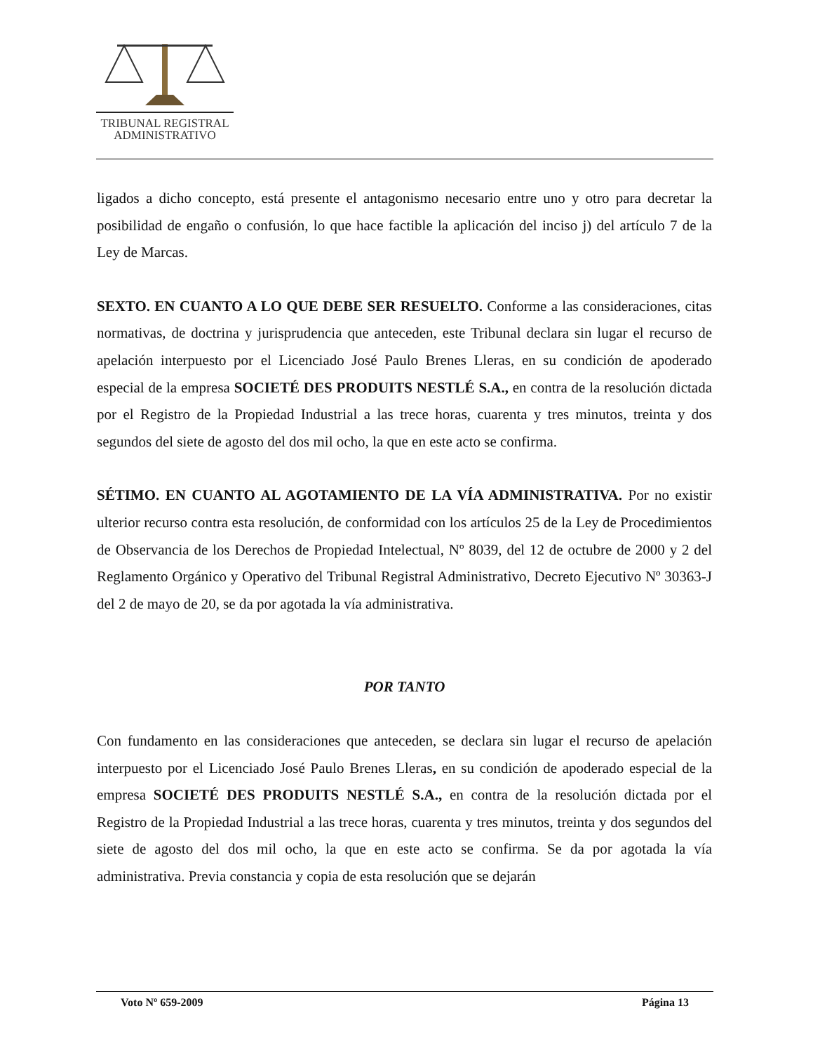TRIBUNAL REGISTRAL
ADMINISTRATIVO
ligados a dicho concepto, está presente el antagonismo necesario entre uno y otro para decretar la posibilidad de engaño o confusión, lo que hace factible la aplicación del inciso j) del artículo 7 de la Ley de Marcas.
SEXTO. EN CUANTO A LO QUE DEBE SER RESUELTO. Conforme a las consideraciones, citas normativas, de doctrina y jurisprudencia que anteceden, este Tribunal declara sin lugar el recurso de apelación interpuesto por el Licenciado José Paulo Brenes Lleras, en su condición de apoderado especial de la empresa SOCIETÉ DES PRODUITS NESTLÉ S.A., en contra de la resolución dictada por el Registro de la Propiedad Industrial a las trece horas, cuarenta y tres minutos, treinta y dos segundos del siete de agosto del dos mil ocho, la que en este acto se confirma.
SÉTIMO. EN CUANTO AL AGOTAMIENTO DE LA VÍA ADMINISTRATIVA. Por no existir ulterior recurso contra esta resolución, de conformidad con los artículos 25 de la Ley de Procedimientos de Observancia de los Derechos de Propiedad Intelectual, Nº 8039, del 12 de octubre de 2000 y 2 del Reglamento Orgánico y Operativo del Tribunal Registral Administrativo, Decreto Ejecutivo Nº 30363-J del 2 de mayo de 20, se da por agotada la vía administrativa.
POR TANTO
Con fundamento en las consideraciones que anteceden, se declara sin lugar el recurso de apelación interpuesto por el Licenciado José Paulo Brenes Lleras, en su condición de apoderado especial de la empresa SOCIETÉ DES PRODUITS NESTLÉ S.A., en contra de la resolución dictada por el Registro de la Propiedad Industrial a las trece horas, cuarenta y tres minutos, treinta y dos segundos del siete de agosto del dos mil ocho, la que en este acto se confirma. Se da por agotada la vía administrativa. Previa constancia y copia de esta resolución que se dejarán
Voto Nº 659-2009 Página 13